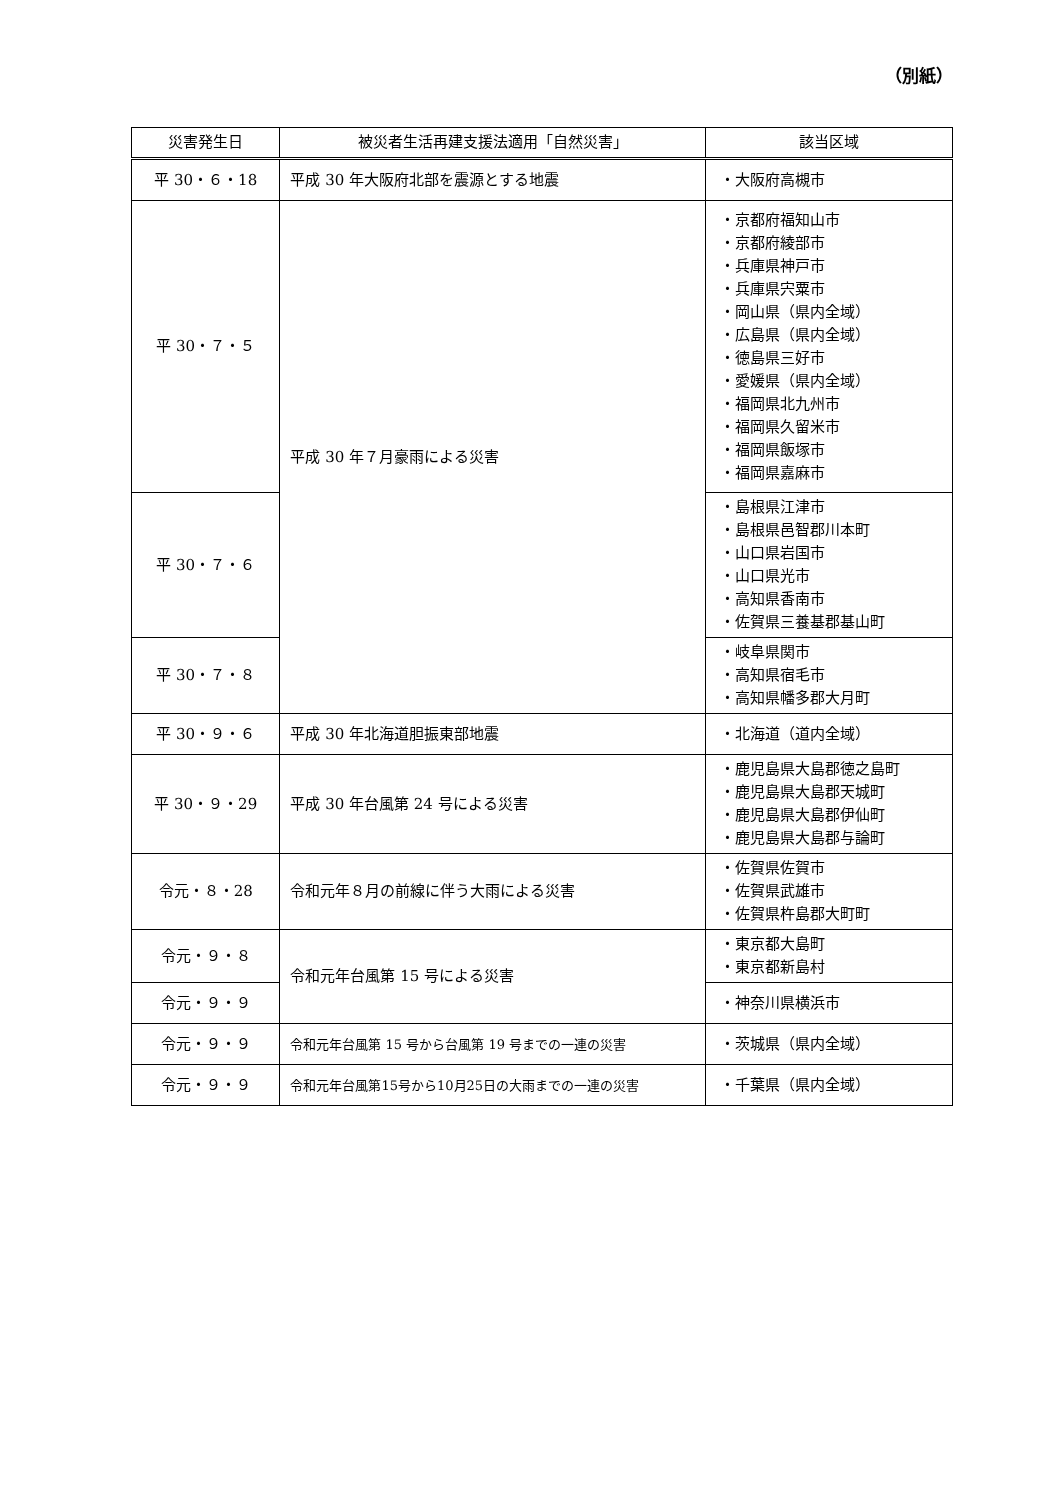（別紙）
| 災害発生日 | 被災者生活再建支援法適用「自然災害」 | 該当区域 |
| --- | --- | --- |
| 平 30・６・18 | 平成 30 年大阪府北部を震源とする地震 | ・大阪府高槻市 |
| 平 30・７・５ | 平成 30 年７月豪雨による災害 | ・京都府福知山市 ・京都府綾部市 ・兵庫県神戸市 ・兵庫県宍粟市 ・岡山県（県内全域） ・広島県（県内全域） ・徳島県三好市 ・愛媛県（県内全域） ・福岡県北九州市 ・福岡県久留米市 ・福岡県飯塚市 ・福岡県嘉麻市 |
| 平 30・７・６ | | ・島根県江津市 ・島根県邑智郡川本町 ・山口県岩国市 ・山口県光市 ・高知県香南市 ・佐賀県三養基郡基山町 |
| 平 30・７・８ | | ・岐阜県関市 ・高知県宿毛市 ・高知県幡多郡大月町 |
| 平 30・９・６ | 平成 30 年北海道胆振東部地震 | ・北海道（道内全域） |
| 平 30・９・29 | 平成 30 年台風第 24 号による災害 | ・鹿児島県大島郡徳之島町 ・鹿児島県大島郡天城町 ・鹿児島県大島郡伊仙町 ・鹿児島県大島郡与論町 |
| 令元・８・28 | 令和元年８月の前線に伴う大雨による災害 | ・佐賀県佐賀市 ・佐賀県武雄市 ・佐賀県杵島郡大町町 |
| 令元・９・８ | 令和元年台風第 15 号による災害 | ・東京都大島町 ・東京都新島村 |
| 令元・９・９ | | ・神奈川県横浜市 |
| 令元・９・９ | 令和元年台風第 15 号から台風第 19 号までの一連の災害 | ・茨城県（県内全域） |
| 令元・９・９ | 令和元年台風第15号から10月25日の大雨までの一連の災害 | ・千葉県（県内全域） |